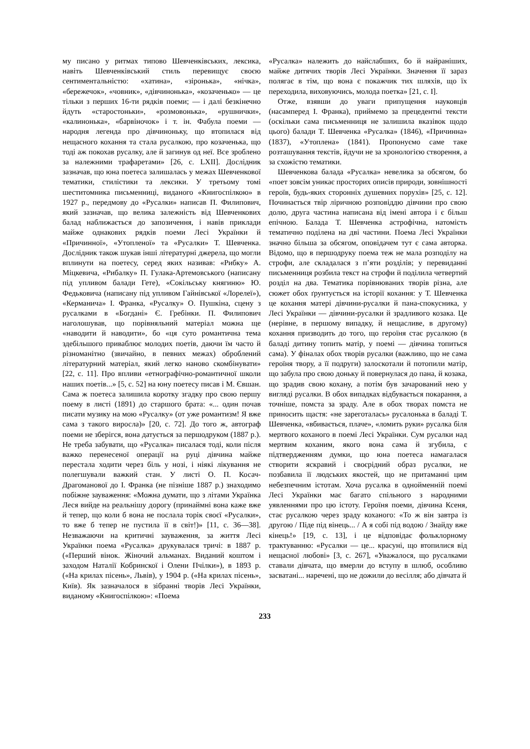му писано у ритмах типово Шевченківських, лексика, навіть Шевченківський стиль перевищує своєю сентиментальністю: «хатина», «зіронька», «нічка», «бережечок», «човник», «дівчинонька», «козаченько» — це тільки з перших 16-ти рядків поеми; — і далі безкінечно йдуть «старостоньки», «розмовонька», «рушнички», «калинонька», «барвіночок» і т. ін. Фабула поеми — народня легенда про дівчиноньку, що втопилася від нещасного кохання та стала русалкою, про козаченька, що тоді аж покохав русалку, але й загинув од неї. Все зроблено за належними трафаретами» [26, с. LXII]. Дослідник зазначав, що юна поетеса залишалась у межах Шевченкової тематики, стилістики та лексики. У третьому томі шеститомника письменниці, виданого «Книгоспілкою» в 1927 р., передмову до «Русалки» написав П. Филипович, який зазначав, що велика залежність від Шевченкових балад наближається до запозичення, і навів приклади майже однакових рядків поеми Лесі Українки й «Причинної», «Утопленої» та «Русалки» Т. Шевченка. Дослідник також шукав інші літературні джерела, що могли вплинути на поетесу, серед яких називав: «Рибку» А. Міцкевича, «Рибалку» П. Гулака-Артемовського (написану під упливом балади Гете), «Сокільську княгиню» Ю. Федьковича (написану під упливом Гайнівської «Лорелеї»), «Керманича» І. Франка, «Русалку» О. Пушкіна, сцену з русалками в «Богдані» Є. Гребінки. П. Филипович наголошував, що порівняльний матеріал можна ще «наводити й наводити», бо «ця суто романтична тема здебільшого приваблює молодих поетів, даючи їм часто й різноманітно (звичайно, в певних межах) оброблений літературний матеріал, який легко наново скомбінувати» [22, с. 11]. Про впливи «етнографічно-романтичної школи наших поетів...» [5, с. 52] на юну поетесу писав і М. Євшан. Сама ж поетеса залишила коротку згадку про свою першу поему в листі (1891) до старшого брата: «... один почав писати музику на мою «Русалку» (от уже романтизм! Я вже сама з такого виросла)» [20, с. 72]. До того ж, автограф поеми не зберігся, вона датується за першодруком (1887 р.). Не треба забувати, що «Русалка» писалася тоді, коли після важко перенесеної операції на руці дівчина майже перестала ходити через біль у нозі, і ніякі лікування не полегшували важкий стан. У листі О. П. Косач-Драгоманової до І. Франка (не пізніше 1887 р.) знаходимо побіжне зауваження: «Можна думати, що з літами Українка Леся вийде на реальнішу дорогу (принаймні вона каже вже й тепер, що коли б вона не послала торік своєї «Русалки», то вже б тепер не пустила її в світ!)» [11, с. 36—38]. Незважаючи на критичні зауваження, за життя Лесі Українки поема «Русалка» друкувалася тричі: в 1887 р. («Перший вінок. Жіночий альманах. Виданий коштом і заходом Наталії Кобринскої і Олени Пчілки»), в 1893 р. («На крилах пісень», Львів), у 1904 р. («На крилах пісень», Київ). Як зазначалося в зібранні творів Лесі Українки, виданому «Книгоспілкою»: «Поема
«Русалка» належить до найслабших, бо й найраніших, майже дитячих творів Лесі Українки. Значення її зараз полягає в тім, що вона є покажчик тих шляхів, що їх переходила, виховуючись, молода поетка» [21, с. I].
Отже, взявши до уваги припущення науковців (насамперед І. Франка), приймемо за прецедентні тексти (оскільки сама письменниця не залишила вказівок щодо цього) балади Т. Шевченка «Русалка» (1846), «Причинна» (1837), «Утоплена» (1841). Пропонуємо саме таке розташування текстів, йдучи не за хронологією створення, а за схожістю тематики.
Шевченкова балада «Русалка» невелика за обсягом, бо «поет зовсім уникає просторих описів природи, зовнішності героїв, будь-яких сторонніх душевних порухів» [25, с. 12]. Починається твір ліричною розповіддю дівчини про свою долю, друга частина написана від імені автора і є більш епічною. Балада Т. Шевченка астрофічна, натомість тематично поділена на дві частини. Поема Лесі Українки значно більша за обсягом, оповідачем тут є сама авторка. Відомо, що в першодруку поема теж не мала розподілу на строфи, але складалася з п’яти розділів; у перевиданні письменниця розбила текст на строфи й поділила четвертий розділ на два. Тематика порівнюваних творів різна, але сюжет обох ґрунтується на історії кохання: у Т. Шевченка це кохання матері дівчини-русалки й пана-спокусника, у Лесі Українки — дівчини-русалки й зрадливого козака. Це (нерівне, в першому випадку, й нещасливе, в другому) кохання призводить до того, що героїня стає русалкою (в баладі дитину топить матір, у поемі — дівчина топиться сама). У фіналах обох творів русалки (важливо, що не сама героїня твору, а її подруги) залоскотали й потопили матір, що забула про свою доньку й повернулася до пана, й козака, що зрадив свою кохану, а потім був зачарований нею у вигляді русалки. В обох випадках відбувається покарання, а точніше, помста за зраду. Але в обох творах помста не приносить щастя: «не зареготалась» русалонька в баладі Т. Шевченка, «вбивається, плаче», «ломить руки» русалка біля мертвого коханого в поемі Лесі Українки. Сум русалки над мертвим коханим, якого вона сама й згубила, є підтвердженням думки, що юна поетеса намагалася створити яскравий і своєрідний образ русалки, не позбавила її людських якостей, що не притаманні цим небезпечним істотам. Хоча русалка в однойменній поемі Лесі Українки має багато спільного з народними уявленнями про цю істоту. Героїня поеми, дівчина Ксеня, стає русалкою через зраду коханого: «То ж він завтра із другою / Піде під вінець... / А я собі під водою / Знайду вже кінець!» [19, с. 13], і це відповідає фольклорному трактуванню: «Русалки — це... красуні, що втопилися від нещасної любові» [3, с. 267], «Уважалося, що русалками ставали дівчата, що вмерли до вступу в шлюб, особливо засватані... наречені, що не дожили до весілля; або дівчата й
233